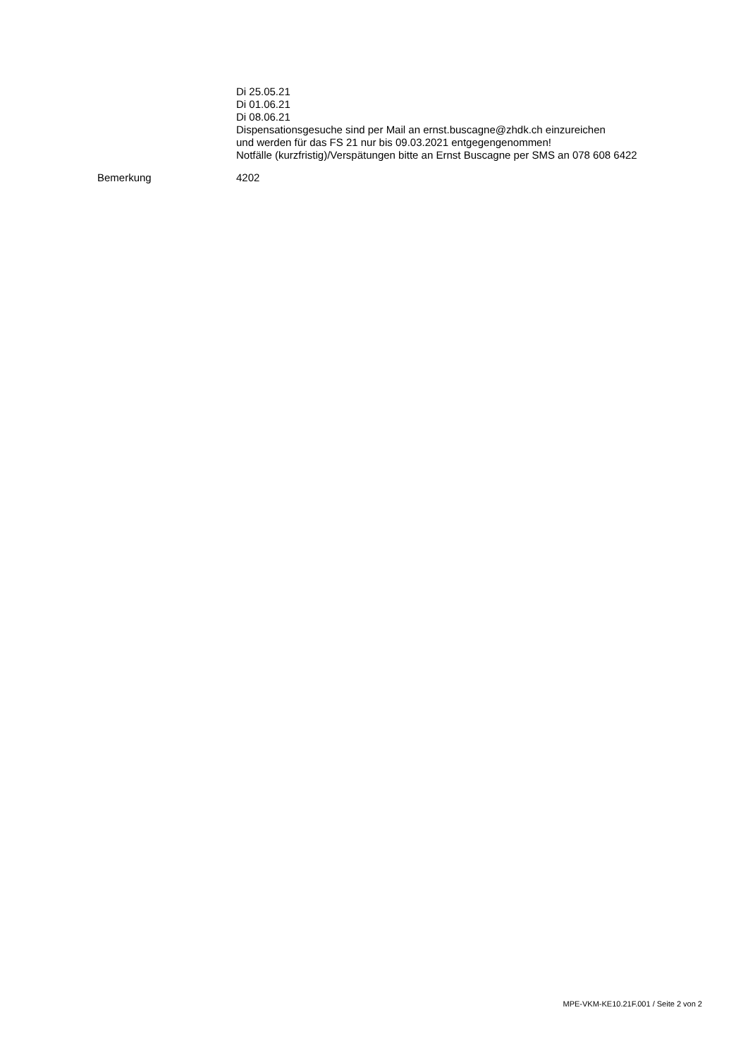Di 25.05.21
Di 01.06.21
Di 08.06.21
Dispensationsgesuche sind per Mail an ernst.buscagne@zhdk.ch einzureichen
und werden für das FS 21 nur bis 09.03.2021 entgegengenommen!
Notfälle (kurzfristig)/Verspätungen bitte an Ernst Buscagne per SMS an 078 608 6422
Bemerkung 4202
MPE-VKM-KE10.21F.001 / Seite 2 von 2